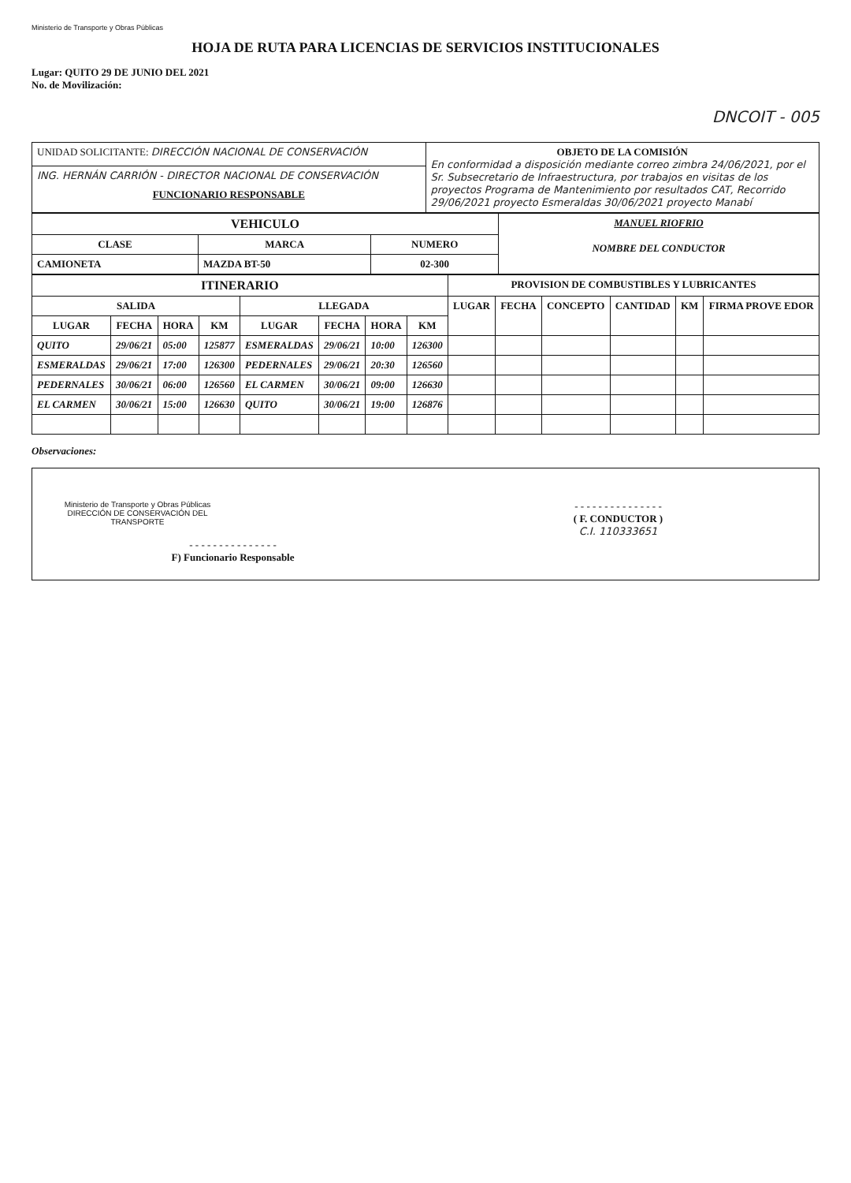Ministerio de Transporte y Obras Públicas
HOJA DE RUTA PARA LICENCIAS DE SERVICIOS INSTITUCIONALES
Lugar: QUITO 29 DE JUNIO DEL 2021
No. de Movilización:
DNCOIT - 005
| UNIDAD SOLICITANTE: DIRECCIÓN NACIONAL DE CONSERVACIÓN | OBJETO DE LA COMISIÓN En conformidad a disposición mediante correo zimbra 24/06/2021, por el Sr. Subsecretario de Infraestructura, por trabajos en visitas de los proyectos Programa de Mantenimiento por resultados CAT, Recorrido 29/06/2021 proyecto Esmeraldas 30/06/2021 proyecto Manabí |
| ING. HERNÁN CARRIÓN - DIRECTOR NACIONAL DE CONSERVACIÓN FUNCIONARIO RESPONSABLE | |
| VEHICULO | | | MANUEL RIOFRIO NOMBRE DEL CONDUCTOR |
| CLASE | MARCA | NUMERO | |
| CAMIONETA | MAZDA BT-50 | 02-300 | |
| ITINERARIO | | | | | | | | PROVISION DE COMBUSTIBLES Y LUBRICANTES | | | | | |
| --- | --- | --- | --- | --- | --- | --- | --- | --- | --- | --- | --- | --- | --- |
| SALIDA | | | | LLEGADA | | | | LUGAR | FECHA | CONCEPTO | CANTIDAD | KM | FIRMA PROVE EDOR |
| LUGAR | FECHA | HORA | KM | LUGAR | FECHA | HORA | KM | | | | | | |
| QUITO | 29/06/21 | 05:00 | 125877 | ESMERALDAS | 29/06/21 | 10:00 | 126300 | | | | | | |
| ESMERALDAS | 29/06/21 | 17:00 | 126300 | PEDERNALES | 29/06/21 | 20:30 | 126560 | | | | | | |
| PEDERNALES | 30/06/21 | 06:00 | 126560 | EL CARMEN | 30/06/21 | 09:00 | 126630 | | | | | | |
| EL CARMEN | 30/06/21 | 15:00 | 126630 | QUITO | 30/06/21 | 19:00 | 126876 | | | | | | |
Observaciones:
Ministerio de Transporte y Obras Públicas
DIRECCIÓN DE CONSERVACIÓN DEL TRANSPORTE
- - - - - - - - - - - - - - -
F) Funcionario Responsable
- - - - - - - - - - - - - - -
( F. CONDUCTOR )
C.I. 110333651